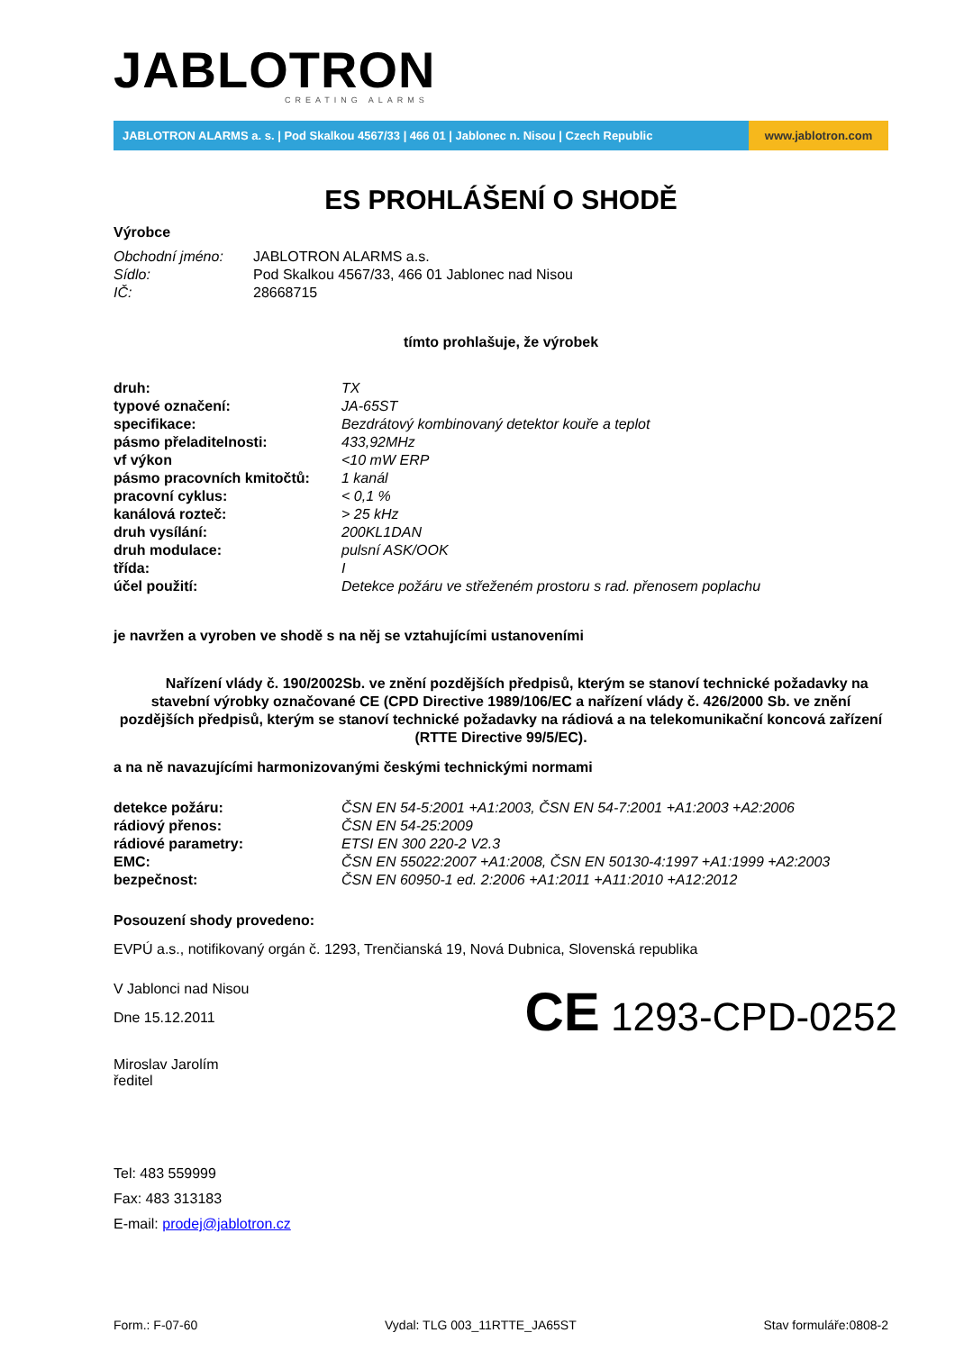JABLOTRON
CREATING ALARMS
JABLOTRON ALARMS a. s. | Pod Skalkou 4567/33 | 466 01 | Jablonec n. Nisou | Czech Republic
www.jablotron.com
ES PROHLÁŠENÍ O SHODĚ
Výrobce
| Obchodní jméno: | JABLOTRON ALARMS a.s. |
| Sídlo: | Pod Skalkou 4567/33, 466 01 Jablonec nad Nisou |
| IČ: | 28668715 |
tímto prohlašuje, že výrobek
| druh: | TX |
| typové označení: | JA-65ST |
| specifikace: | Bezdrátový kombinovaný detektor kouře a teplot |
| pásmo přeladitelnosti: | 433,92MHz |
| vf výkon | <10 mW ERP |
| pásmo pracovních kmitočtů: | 1 kanál |
| pracovní cyklus: | < 0,1 % |
| kanálová rozteč: | > 25 kHz |
| druh vysílání: | 200KL1DAN |
| druh modulace: | pulsní ASK/OOK |
| třída: | I |
| účel použití: | Detekce požáru ve střeženém prostoru s rad. přenosem poplachu |
je navržen a vyroben ve shodě s na něj se vztahujícími ustanoveními
Nařízení vlády č. 190/2002Sb. ve znění pozdějších předpisů, kterým se stanoví technické požadavky na stavební výrobky označované CE (CPD Directive 1989/106/EC a nařízení vlády č. 426/2000 Sb. ve znění pozdějších předpisů, kterým se stanoví technické požadavky na rádiová a na telekomunikační koncová zařízení (RTTE Directive 99/5/EC).
a na ně navazujícími harmonizovanými českými technickými normami
| detekce požáru: | ČSN EN 54-5:2001 +A1:2003, ČSN EN 54-7:2001 +A1:2003 +A2:2006 |
| rádiový přenos: | ČSN EN 54-25:2009 |
| rádiové parametry: | ETSI EN 300 220-2 V2.3 |
| EMC: | ČSN EN 55022:2007 +A1:2008, ČSN EN 50130-4:1997 +A1:1999 +A2:2003 |
| bezpečnost: | ČSN EN 60950-1 ed. 2:2006 +A1:2011 +A11:2010 +A12:2012 |
Posouzení shody provedeno:
EVPÚ a.s., notifikovaný orgán č. 1293, Trenčianská 19, Nová Dubnica, Slovenská republika
V Jablonci nad Nisou
Dne 15.12.2011
Miroslav Jarolím
ředitel
CE 1293-CPD-0252
Tel: 483 559999
Fax: 483 313183
E-mail: prodej@jablotron.cz
Form.: F-07-60 Vydal: TLG 003_11RTTE_JA65ST Stav formuláře:0808-2